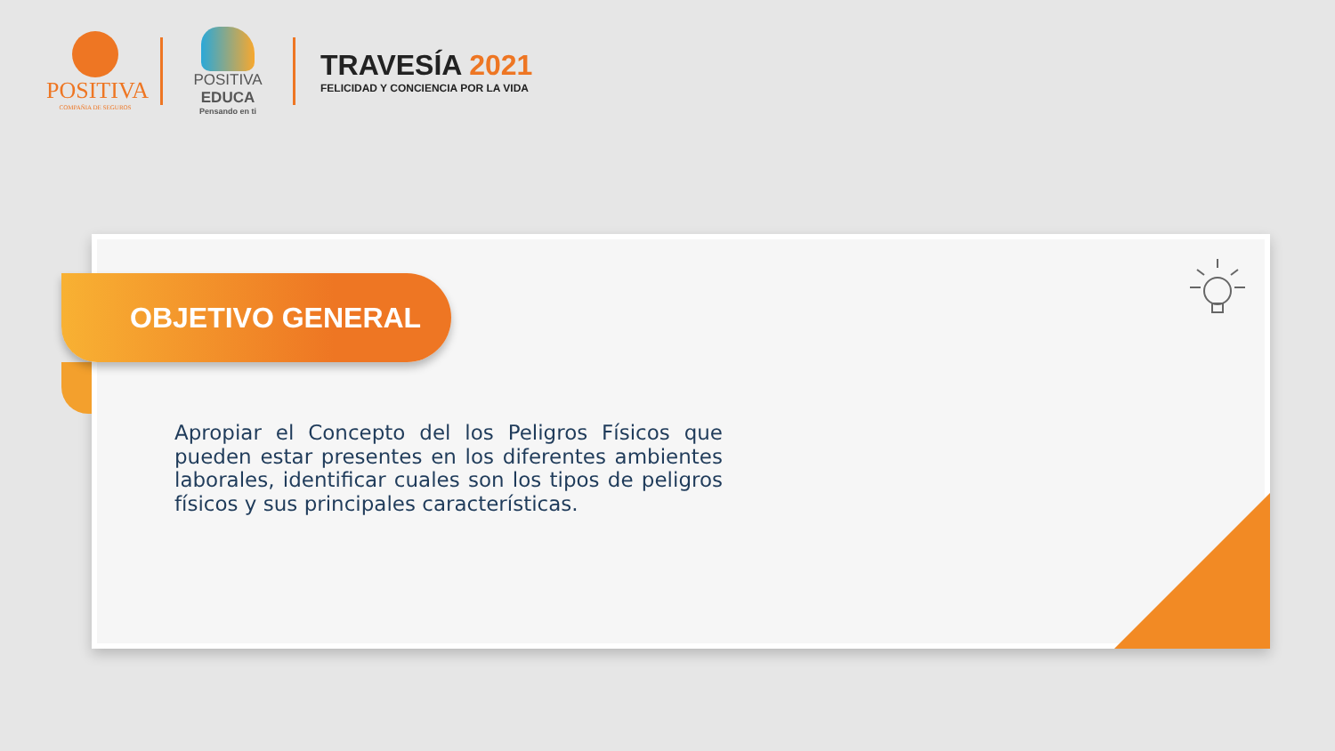POSITIVA
COMPAÑIA DE SEGUROS
POSITIVA EDUCA
Pensando en ti
TRAVESÍA 2021
FELICIDAD Y CONCIENCIA POR LA VIDA
OBJETIVO GENERAL
Apropiar el Concepto del los Peligros Físicos que pueden estar presentes en los diferentes ambientes laborales, identificar cuales son los tipos de peligros físicos y sus principales características.